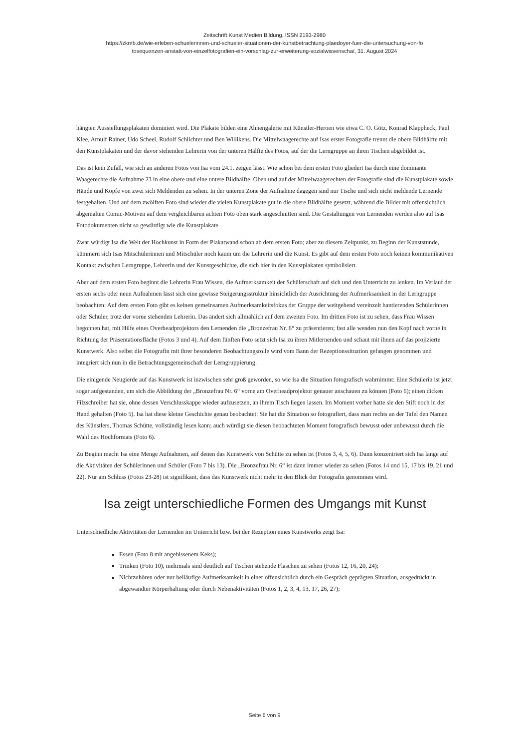Zeitschrift Kunst Medien Bildung, ISSN 2193-2980
https://zkmb.de/wie-erleben-schuelerinnen-und-schueler-situationen-der-kunstbetrachtung-plaedoyer-fuer-die-untersuchung-von-fo
tosequenzen-anstatt-von-einzelfotografien-ein-vorschlag-zur-erweiterung-sozialwissenscha/, 31. August 2024
hängten Ausstellungsplakaten dominiert wird. Die Plakate bilden eine Ahnengalerie mit Künstler-Heroen wie etwa C. O. Götz, Konrad Klappheck, Paul Klee, Arnulf Rainer, Udo Scheel, Rudolf Schlichter und Ben Willikens. Die Mittelwaagerechte auf Isas erster Fotografie trennt die obere Bildhälfte mit den Kunstplakaten und der davor stehenden Lehrerin von der unteren Hälfte des Fotos, auf der die Lerngruppe an ihren Tischen abgebildet ist.
Das ist kein Zufall, wie sich an anderen Fotos von Isa vom 24.1. zeigen lässt. Wie schon bei dem ersten Foto gliedert Isa durch eine dominante Waagerechte die Aufnahme 23 in eine obere und eine untere Bildhälfte. Oben und auf der Mittelwaagerechten der Fotografie sind die Kunstplakate sowie Hände und Köpfe von zwei sich Meldenden zu sehen. In der unteren Zone der Aufnahme dagegen sind nur Tische und sich nicht meldende Lernende festgehalten. Und auf dem zwölften Foto sind wieder die vielen Kunstplakate gut in die obere Bildhälfte gesetzt, während die Bilder mit offensichtlich abgemalten Comic-Motiven auf dem vergleichbaren achten Foto oben stark angeschnitten sind. Die Gestaltungen von Lernenden werden also auf Isas Fotodokumenten nicht so gewürdigt wie die Kunstplakate.
Zwar würdigt Isa die Welt der Hochkunst in Form der Plakatwand schon ab dem ersten Foto; aber zu diesem Zeitpunkt, zu Beginn der Kunststunde, kümmern sich Isas Mitschülerinnen und Mitschüler noch kaum um die Lehrerin und die Kunst. Es gibt auf dem ersten Foto noch keinen kommunikativen Kontakt zwischen Lerngruppe, Lehrerin und der Kunstgeschichte, die sich hier in den Kunstplakaten symbolisiert.
Aber auf dem ersten Foto beginnt die Lehrerin Frau Wissen, die Aufmerksamkeit der Schülerschaft auf sich und den Unterricht zu lenken. Im Verlauf der ersten sechs oder neun Aufnahmen lässt sich eine gewisse Steigerungsstruktur hinsichtlich der Ausrichtung der Aufmerksamkeit in der Lerngruppe beobachten: Auf dem ersten Foto gibt es keinen gemeinsamen Aufmerksamkeitsfokus der Gruppe der weitgehend vereinzelt hantierenden Schülerinnen oder Schüler, trotz der vorne stehenden Lehrerin. Das ändert sich allmählich auf dem zweiten Foto. Im dritten Foto ist zu sehen, dass Frau Wissen begonnen hat, mit Hilfe eines Overheadprojektors den Lernenden die „Bronzefrau Nr. 6“ zu präsentieren; fast alle wenden nun den Kopf nach vorne in Richtung der Präsentationsfläche (Fotos 3 und 4). Auf dem fünften Foto setzt sich Isa zu ihren Mitlernenden und schaut mit ihnen auf das projizierte Kunstwerk. Also selbst die Fotografin mit ihrer besonderen Beobachtungsrolle wird vom Bann der Rezeptionssituation gefangen genommen und integriert sich nun in die Betrachtungsgemeinschaft der Lerngruppierung.
Die einigende Neugierde auf das Kunstwerk ist inzwischen sehr groß geworden, so wie Isa die Situation fotografisch wahrnimmt: Eine Schülerin ist jetzt sogar aufgestanden, um sich die Abbildung der „Bronzefrau Nr. 6“ vorne am Overheadprojektor genauer anschauen zu können (Foto 6); einen dicken Filzschreiber hat sie, ohne dessen Verschlusskappe wieder aufzusetzen, an ihrem Tisch liegen lassen. Im Moment vorher hatte sie den Stift noch in der Hand gehalten (Foto 5). Isa hat diese kleine Geschichte genau beobachtet: Sie hat die Situation so fotografiert, dass man rechts an der Tafel den Namen des Künstlers, Thomas Schütte, vollständig lesen kann; auch würdigt sie diesen beobachteten Moment fotografisch bewusst oder unbewusst durch die Wahl des Hochformats (Foto 6).
Zu Beginn macht Isa eine Menge Aufnahmen, auf denen das Kunstwerk von Schütte zu sehen ist (Fotos 3, 4, 5, 6). Dann konzentriert sich Isa lange auf die Aktivitäten der Schülerinnen und Schüler (Foto 7 bis 13). Die „Bronzefrau Nr. 6“ ist dann immer wieder zu sehen (Fotos 14 und 15, 17 bis 19, 21 und 22). Nur am Schluss (Fotos 23-28) ist signifikant, dass das Kunstwerk nicht mehr in den Blick der Fotografin genommen wird.
Isa zeigt unterschiedliche Formen des Umgangs mit Kunst
Unterschiedliche Aktivitäten der Lernenden im Unterricht bzw. bei der Rezeption eines Kunstwerks zeigt Isa:
Essen (Foto 8 mit angebissenem Keks);
Trinken (Foto 10), mehrmals sind deutlich auf Tischen stehende Flaschen zu sehen (Fotos 12, 16, 20, 24);
Nichtzuhören oder nur beiläufige Aufmerksamkeit in einer offensichtlich durch ein Gespräch geprägten Situation, ausgedrückt in abgewandter Körperhaltung oder durch Nebenaktivitäten (Fotos 1, 2, 3, 4, 13, 17, 26, 27);
Seite 6 von 9